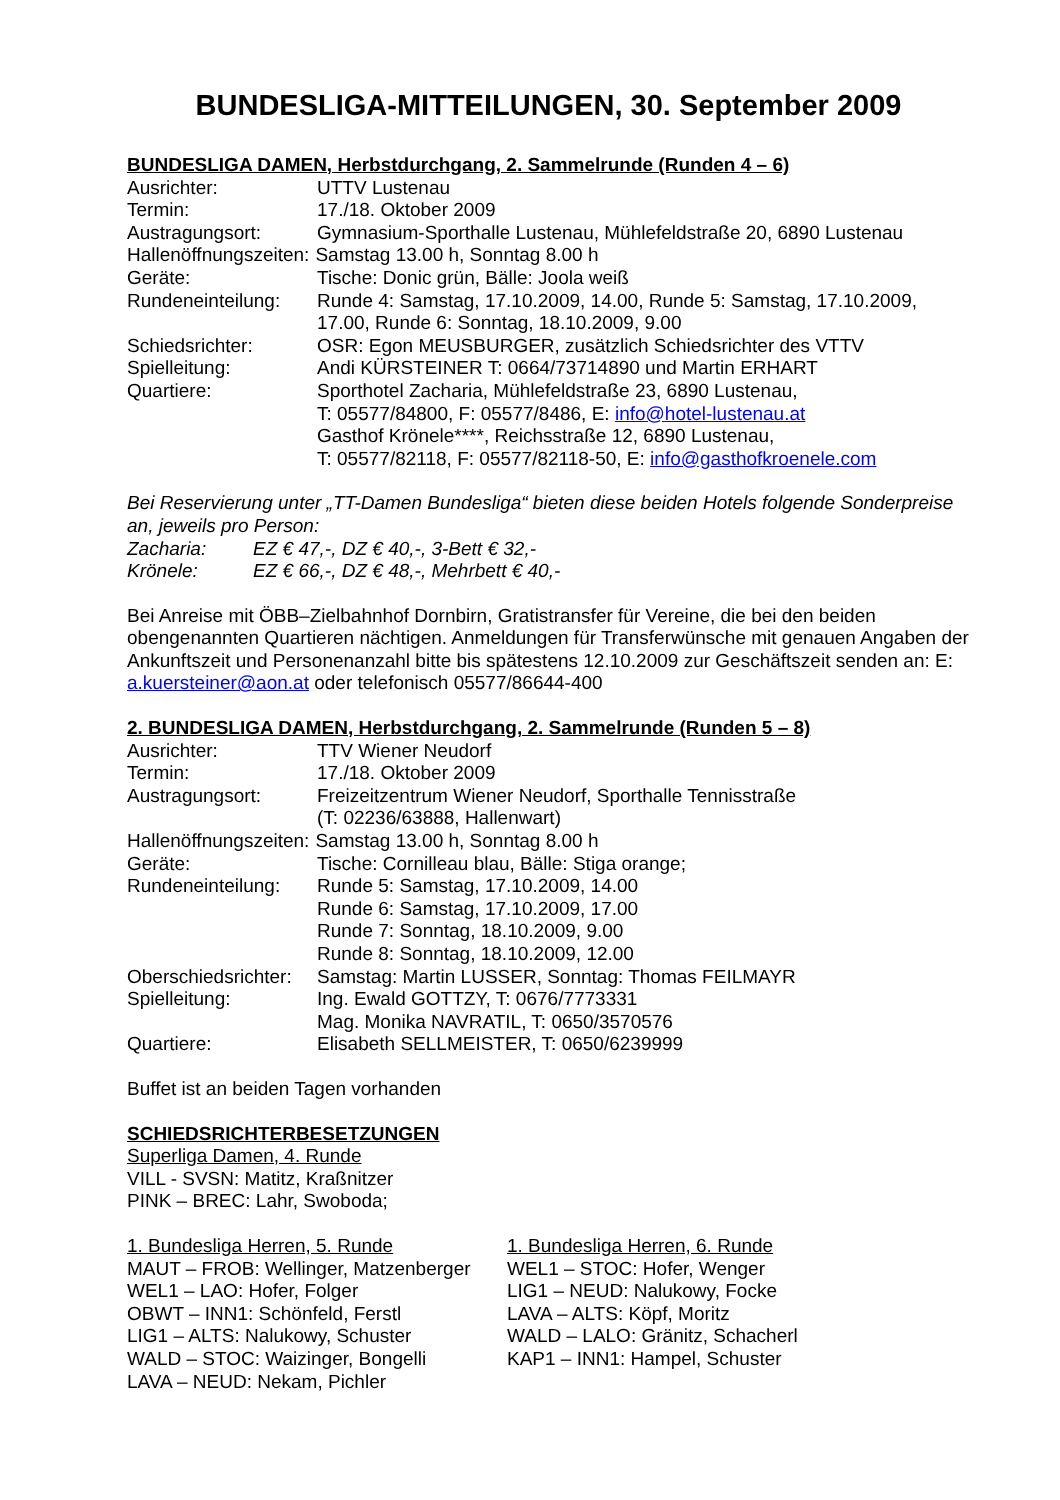BUNDESLIGA-MITTEILUNGEN, 30. September 2009
BUNDESLIGA DAMEN, Herbstdurchgang, 2. Sammelrunde (Runden 4 – 6)
Ausrichter: UTTV Lustenau
Termin: 17./18. Oktober 2009
Austragungsort: Gymnasium-Sporthalle Lustenau, Mühlefeldstraße 20, 6890 Lustenau
Hallenöffnungszeiten: Samstag 13.00 h, Sonntag 8.00 h
Geräte: Tische: Donic grün, Bälle: Joola weiß
Rundeneinteilung:
Runde 4: Samstag, 17.10.2009, 14.00, Runde 5: Samstag, 17.10.2009, 17.00, Runde 6: Sonntag, 18.10.2009, 9.00
Schiedsrichter: OSR: Egon MEUSBURGER, zusätzlich Schiedsrichter des VTTV
Spielleitung: Andi KÜRSTEINER T: 0664/73714890 und Martin ERHART
Quartiere: Sporthotel Zacharia, Mühlefeldstraße 23, 6890 Lustenau,
T: 05577/84800, F: 05577/8486, E: info@hotel-lustenau.at
Gasthof Krönele****, Reichsstraße 12, 6890 Lustenau,
T: 05577/82118, F: 05577/82118-50, E: info@gasthofkroenele.com
Bei Reservierung unter „TT-Damen Bundesliga“ bieten diese beiden Hotels folgende Sonderpreise an, jeweils pro Person:
Zacharia: EZ € 47,-, DZ € 40,-, 3-Bett € 32,-
Krönele: EZ € 66,-, DZ € 48,-, Mehrbett € 40,-
Bei Anreise mit ÖBB–Zielbahnhof Dornbirn, Gratistransfer für Vereine, die bei den beiden obengenannten Quartieren nächtigen. Anmeldungen für Transferwünsche mit genauen Angaben der Ankunftszeit und Personenanzahl bitte bis spätestens 12.10.2009 zur Geschäftszeit senden an: E: a.kuersteiner@aon.at oder telefonisch 05577/86644-400
2. BUNDESLIGA DAMEN, Herbstdurchgang, 2. Sammelrunde (Runden 5 – 8)
Ausrichter: TTV Wiener Neudorf
Termin: 17./18. Oktober 2009
Austragungsort: Freizeitzentrum Wiener Neudorf, Sporthalle Tennisstraße
(T: 02236/63888, Hallenwart)
Hallenöffnungszeiten: Samstag 13.00 h, Sonntag 8.00 h
Geräte: Tische: Cornilleau blau, Bälle: Stiga orange;
Rundeneinteilung:
Runde 5: Samstag, 17.10.2009, 14.00
Runde 6: Samstag, 17.10.2009, 17.00
Runde 7: Sonntag, 18.10.2009, 9.00
Runde 8: Sonntag, 18.10.2009, 12.00
Oberschiedsrichter:
Samstag: Martin LUSSER, Sonntag: Thomas FEILMAYR
Spielleitung: Ing. Ewald GOTTZY, T: 0676/7773331
Mag. Monika NAVRATIL, T: 0650/3570576
Quartiere: Elisabeth SELLMEISTER, T: 0650/6239999
Buffet ist an beiden Tagen vorhanden
SCHIEDSRICHTERBESETZUNGEN
Superliga Damen, 4. Runde
VILL - SVSN: Matitz, Kraßnitzer
PINK – BREC: Lahr, Swoboda;
1. Bundesliga Herren, 5. Runde
MAUT – FROB: Wellinger, Matzenberger
WEL1 – LAO: Hofer, Folger
OBWT – INN1: Schönfeld, Ferstl
LIG1 – ALTS: Nalukowy, Schuster
WALD – STOC: Waizinger, Bongelli
LAVA – NEUD: Nekam, Pichler
1. Bundesliga Herren, 6. Runde
WEL1 – STOC: Hofer, Wenger
LIG1 – NEUD: Nalukowy, Focke
LAVA – ALTS: Köpf, Moritz
WALD – LALO: Gränitz, Schacherl
KAP1 – INN1: Hampel, Schuster